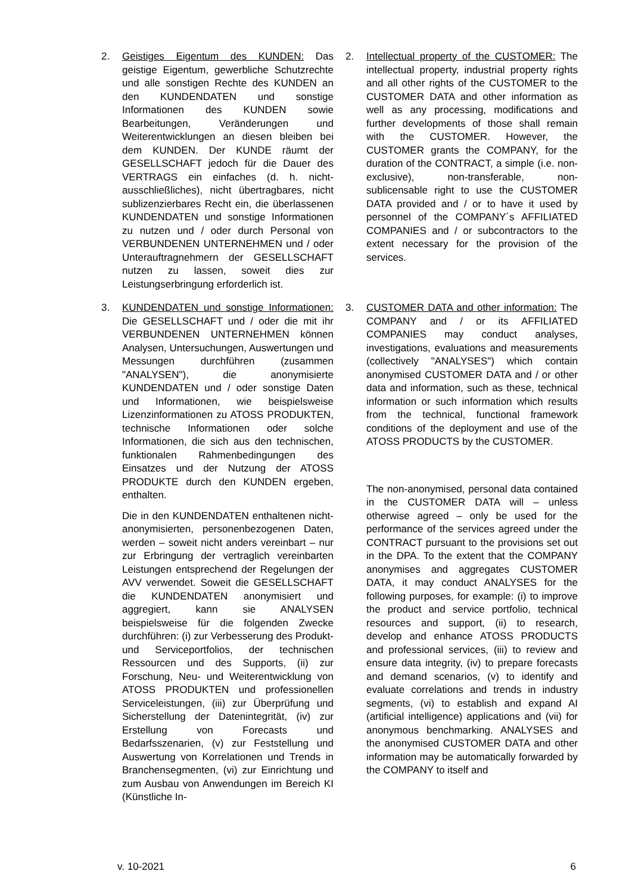2. Geistiges Eigentum des KUNDEN: Das geistige Eigentum, gewerbliche Schutzrechte und alle sonstigen Rechte des KUNDEN an den KUNDENDATEN und sonstige Informationen des KUNDEN sowie Bearbeitungen, Veränderungen und Weiterentwicklungen an diesen bleiben bei dem KUNDEN. Der KUNDE räumt der GESELLSCHAFT jedoch für die Dauer des VERTRAGS ein einfaches (d. h. nicht-ausschließliches), nicht übertragbares, nicht sublizenzierbares Recht ein, die überlassenen KUNDENDATEN und sonstige Informationen zu nutzen und / oder durch Personal von VERBUNDENEN UNTERNEHMEN und / oder Unterauftragnehmern der GESELLSCHAFT nutzen zu lassen, soweit dies zur Leistungserbringung erforderlich ist.
2. Intellectual property of the CUSTOMER: The intellectual property, industrial property rights and all other rights of the CUSTOMER to the CUSTOMER DATA and other information as well as any processing, modifications and further developments of those shall remain with the CUSTOMER. However, the CUSTOMER grants the COMPANY, for the duration of the CONTRACT, a simple (i.e. non-exclusive), non-transferable, non-sublicensable right to use the CUSTOMER DATA provided and / or to have it used by personnel of the COMPANY´s AFFILIATED COMPANIES and / or subcontractors to the extent necessary for the provision of the services.
3. KUNDENDATEN und sonstige Informationen: Die GESELLSCHAFT und / oder die mit ihr VERBUNDENEN UNTERNEHMEN können Analysen, Untersuchungen, Auswertungen und Messungen durchführen (zusammen "ANALYSEN"), die anonymisierte KUNDENDATEN und / oder sonstige Daten und Informationen, wie beispielsweise Lizenzinformationen zu ATOSS PRODUKTEN, technische Informationen oder solche Informationen, die sich aus den technischen, funktionalen Rahmenbedingungen des Einsatzes und der Nutzung der ATOSS PRODUKTE durch den KUNDEN ergeben, enthalten.
Die in den KUNDENDATEN enthaltenen nicht-anonymisierten, personenbezogenen Daten, werden – soweit nicht anders vereinbart – nur zur Erbringung der vertraglich vereinbarten Leistungen entsprechend der Regelungen der AVV verwendet. Soweit die GESELLSCHAFT die KUNDENDATEN anonymisiert und aggregiert, kann sie ANALYSEN beispielsweise für die folgenden Zwecke durchführen: (i) zur Verbesserung des Produkt- und Serviceportfolios, der technischen Ressourcen und des Supports, (ii) zur Forschung, Neu- und Weiterentwicklung von ATOSS PRODUKTEN und professionellen Serviceleistungen, (iii) zur Überprüfung und Sicherstellung der Datenintegrität, (iv) zur Erstellung von Forecasts und Bedarfsszenarien, (v) zur Feststellung und Auswertung von Korrelationen und Trends in Branchensegmenten, (vi) zur Einrichtung und zum Ausbau von Anwendungen im Bereich KI (Künstliche In-
3. CUSTOMER DATA and other information: The COMPANY and / or its AFFILIATED COMPANIES may conduct analyses, investigations, evaluations and measurements (collectively "ANALYSES") which contain anonymised CUSTOMER DATA and / or other data and information, such as these, technical information or such information which results from the technical, functional framework conditions of the deployment and use of the ATOSS PRODUCTS by the CUSTOMER.
The non-anonymised, personal data contained in the CUSTOMER DATA will – unless otherwise agreed – only be used for the performance of the services agreed under the CONTRACT pursuant to the provisions set out in the DPA. To the extent that the COMPANY anonymises and aggregates CUSTOMER DATA, it may conduct ANALYSES for the following purposes, for example: (i) to improve the product and service portfolio, technical resources and support, (ii) to research, develop and enhance ATOSS PRODUCTS and professional services, (iii) to review and ensure data integrity, (iv) to prepare forecasts and demand scenarios, (v) to identify and evaluate correlations and trends in industry segments, (vi) to establish and expand AI (artificial intelligence) applications and (vii) for anonymous benchmarking. ANALYSES and the anonymised CUSTOMER DATA and other information may be automatically forwarded by the COMPANY to itself and
v. 10-2021 6